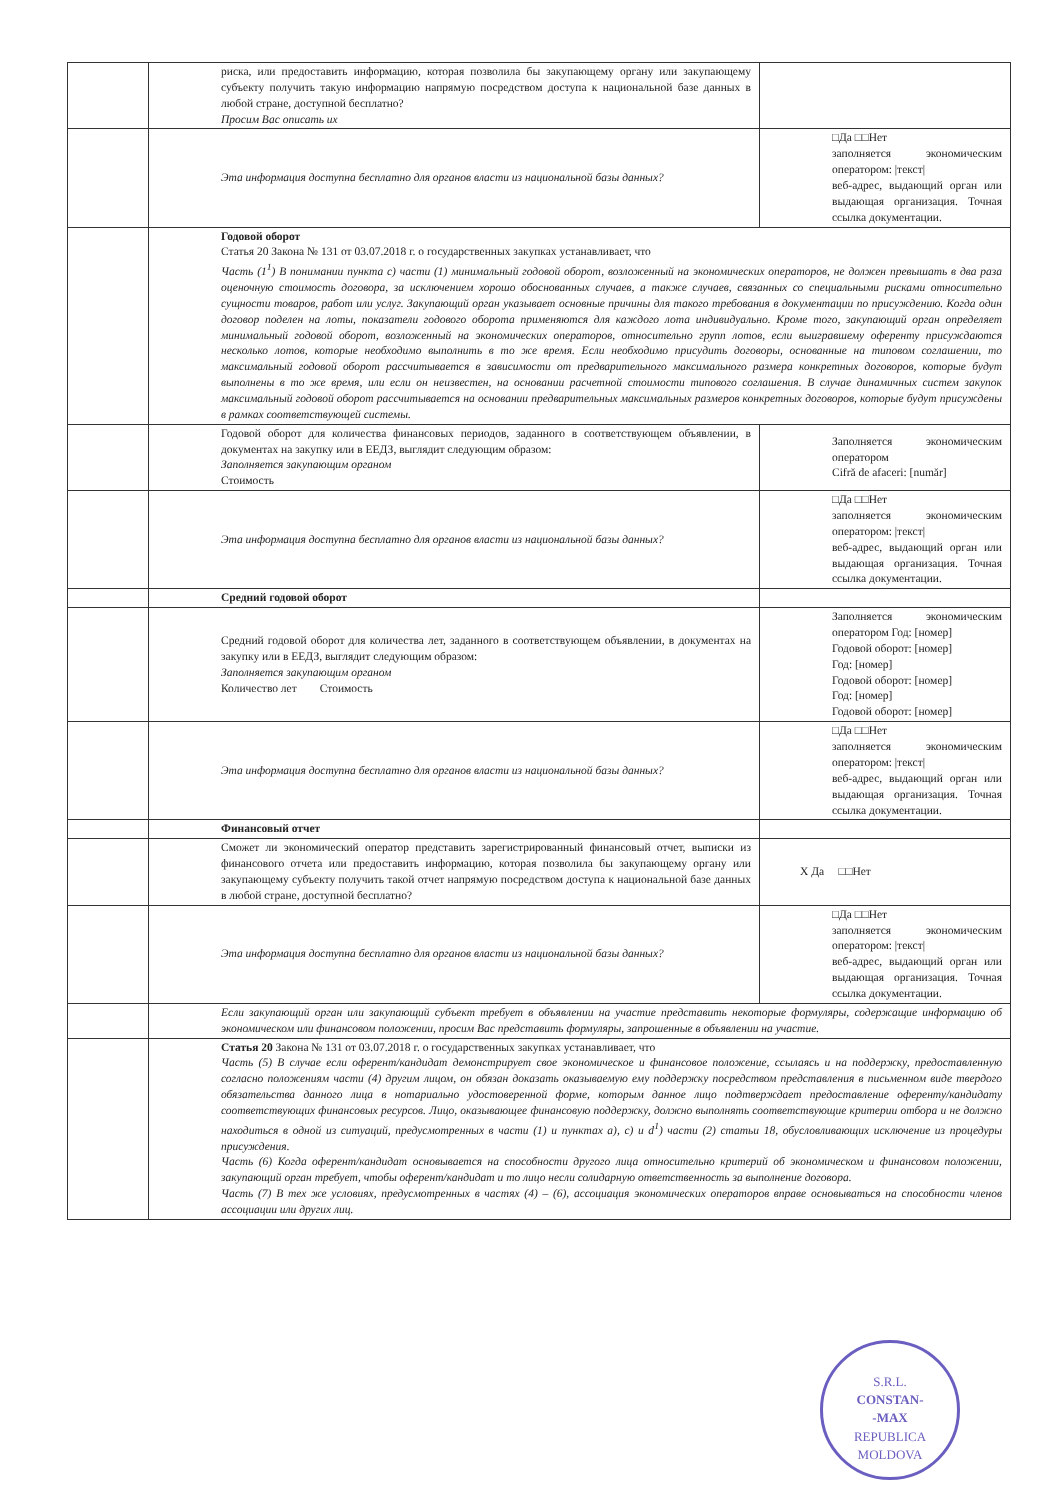| | риска, или предоставить информацию, которая позволила бы закупающему органу или закупающему субъекту получить такую информацию напрямую посредством доступа к национальной базе данных в любой стране, доступной бесплатно? Просим Вас описать их | |
| | Эта информация доступна бесплатно для органов власти из национальной базы данных? | □Да □□Нет заполняется экономическим оператором: /текст/ веб-адрес, выдающий орган или выдающая организация. Точная ссылка документации. |
| | Годовой оборот Статья 20 Закона № 131 от 03.07.2018 г. о государственных закупках устанавливает, что Часть (1<sup>1</sup>) В понимании пункта с) части (1) минимальный годовой оборот, возложенный на экономических операторов, не должен превышать в два раза оценочную стоимость договора, за исключением хорошо обоснованных случаев, а также случаев, связанных со специальными рисками относительно сущности товаров, работ или услуг. Закупающий орган указывает основные причины для такого требования в документации по присуждению. Когда один договор поделен на лоты, показатели годового оборота применяются для каждого лота индивидуально. Кроме того, закупающий орган определяет минимальный годовой оборот, возложенный на экономических операторов, относительно групп лотов, если выигравшему оференту присуждаются несколько лотов, которые необходимо выполнить в то же время. Если необходимо присудить договоры, основанные на типовом соглашении, то максимальный годовой оборот рассчитывается в зависимости от предварительного максимального размера конкретных договоров, которые будут выполнены в то же время, или если он неизвестен, на основании расчетной стоимости типового соглашения. В случае динамичных систем закупок максимальный годовой оборот рассчитывается на основании предварительных максимальных размеров конкретных договоров, которые будут присуждены в рамках соответствующей системы. | |
| | Годовой оборот для количества финансовых периодов, заданного в соответствующем объявлении, в документах на закупку или в ЕЕДЗ, выглядит следующим образом: Заполняется закупающим органом Стоимость | Заполняется экономическим оператором Cifră de afaceri: [număr] |
| | Эта информация доступна бесплатно для органов власти из национальной базы данных? | □Да □□Нет заполняется экономическим оператором: /текст/ веб-адрес, выдающий орган или выдающая организация. Точная ссылка документации. |
| | Средний годовой оборот | |
| | Средний годовой оборот для количества лет, заданного в соответствующем объявлении, в документах на закупку или в ЕЕДЗ, выглядит следующим образом: Заполняется закупающим органом Количество лет Стоимость | Заполняется экономическим оператором Год: [номер] Годовой оборот: [номер] Год: [номер] Годовой оборот: [номер] Год: [номер] Годовой оборот: [номер] |
| | Эта информация доступна бесплатно для органов власти из национальной базы данных? | □Да □□Нет заполняется экономическим оператором: /текст/ веб-адрес, выдающий орган или выдающая организация. Точная ссылка документации. |
| | Финансовый отчет | |
| | Сможет ли экономический оператор представить зарегистрированный финансовый отчет, выписки из финансового отчета или предоставить информацию, которая позволила бы закупающему органу или закупающему субъекту получить такой отчет напрямую посредством доступа к национальной базе данных в любой стране, доступной бесплатно? | X Да □□Нет |
| | Эта информация доступна бесплатно для органов власти из национальной базы данных? | □Да □□Нет заполняется экономическим оператором: /текст/ веб-адрес, выдающий орган или выдающая организация. Точная ссылка документации. |
| | Если закупающий орган или закупающий субъект требует в объявлении на участие представить некоторые формуляры, содержащие информацию об экономическом или финансовом положении, просим Вас представить формуляры, запрошенные в объявлении на участие. | |
| | Статья 20 Закона № 131 от 03.07.2018 г. о государственных закупках устанавливает, что Часть (5) В случае если оферент/кандидат демонстрирует свое экономическое и финансовое положение, ссылаясь и на поддержку, предоставленную согласно положениям части (4) другим лицом, он обязан доказать оказываемую ему поддержку посредством представления в письменном виде твердого обязательства данного лица в нотариально удостоверенной форме, которым данное лицо подтверждает предоставление оференту/кандидату соответствующих финансовых ресурсов. Лицо, оказывающее финансовую поддержку, должно выполнять соответствующие критерии отбора и не должно находиться в одной из ситуаций, предусмотренных в части (1) и пунктах а), с) и d<sup>1</sup>) части (2) статьи 18, обусловливающих исключение из процедуры присуждения. Часть (6) Когда оферент/кандидат основывается на способности другого лица относительно критерий об экономическом и финансовом положении, закупающий орган требует, чтобы оферент/кандидат и то лицо несли солидарную ответственность за выполнение договора. Часть (7) В тех же условиях, предусмотренных в частях (4) – (6), ассоциация экономических операторов вправе основываться на способности членов ассоциации или других лиц. | |
S.R.L.
CONSTAN-
-MAX
REPUBLICA MOLDOVA